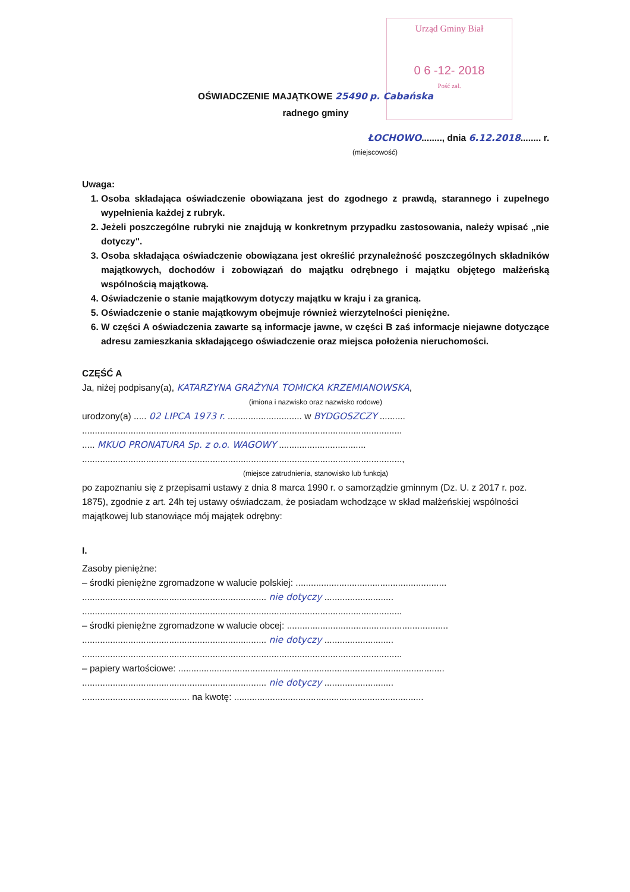Urząd Gminy Biał
0 6 -12- 2018
Pość zał.
OŚWIADCZENIE MAJĄTKOWE 25490 p. Cabańska
radnego gminy
ŁOCHOWO........, dnia 6.12.2018........ r.
(miejscowość)
Uwaga:
1. Osoba składająca oświadczenie obowiązana jest do zgodnego z prawdą, starannego i zupełnego wypełnienia każdej z rubryk.
2. Jeżeli poszczególne rubryki nie znajdują w konkretnym przypadku zastosowania, należy wpisać „nie dotyczy".
3. Osoba składająca oświadczenie obowiązana jest określić przynależność poszczególnych składników majątkowych, dochodów i zobowiązań do majątku odrębnego i majątku objętego małżeńską wspólnością majątkową.
4. Oświadczenie o stanie majątkowym dotyczy majątku w kraju i za granicą.
5. Oświadczenie o stanie majątkowym obejmuje również wierzytelności pieniężne.
6. W części A oświadczenia zawarte są informacje jawne, w części B zaś informacje niejawne dotyczące adresu zamieszkania składającego oświadczenie oraz miejsca położenia nieruchomości.
CZĘŚĆ A
Ja, niżej podpisany(a), KATARZYNA GRAŻYNA TOMICKA KRZEMIANOWSKA,
(imiona i nazwisko oraz nazwisko rodowe)
urodzony(a) ..... 02 LIPCA 1973 r. ............................. w BYDGOSZCZY ..........
.............................................................................................................................
..... MKUO PRONATURA Sp. z o.o. WAGOWY ..................................
.............................................................................................................................,
(miejsce zatrudnienia, stanowisko lub funkcja)
po zapoznaniu się z przepisami ustawy z dnia 8 marca 1990 r. o samorządzie gminnym (Dz. U. z 2017 r. poz. 1875), zgodnie z art. 24h tej ustawy oświadczam, że posiadam wchodzące w skład małżeńskiej wspólności majątkowej lub stanowiące mój majątek odrębny:
I.
Zasoby pieniężne:
– środki pieniężne zgromadzone w walucie polskiej: ...........................................................
........................................................................ nie dotyczy ...........................
.............................................................................................................................
– środki pieniężne zgromadzone w walucie obcej: ...............................................................
........................................................................ nie dotyczy ...........................
.............................................................................................................................
– papiery wartościowe: ........................................................................................................
........................................................................ nie dotyczy ...........................
.......................................... na kwotę: ..........................................................................